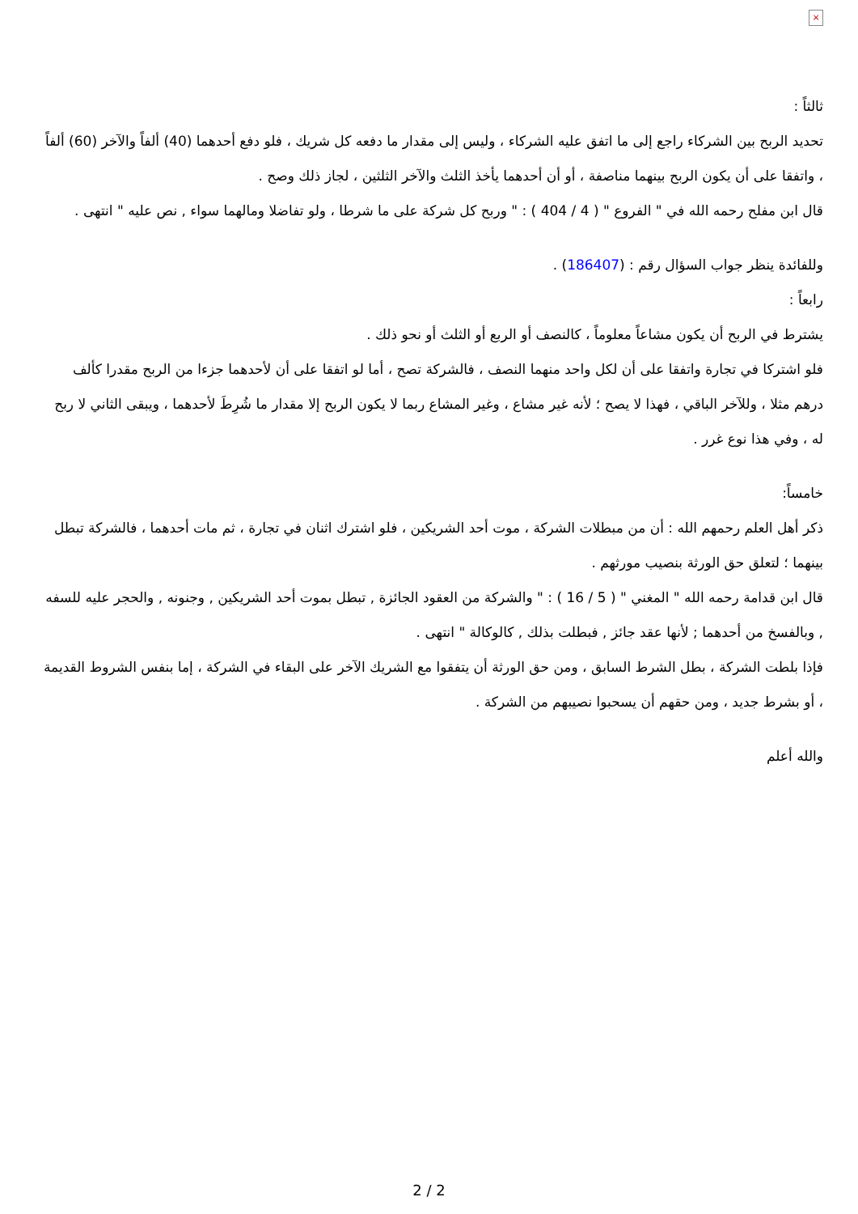×
ثالثاً :
تحديد الربح بين الشركاء راجع إلى ما اتفق عليه الشركاء ، وليس إلى مقدار ما دفعه كل شريك ، فلو دفع أحدهما (40) ألفاً والآخر (60) ألفاً ، واتفقا على أن يكون الربح بينهما مناصفة ، أو أن أحدهما يأخذ الثلث والآخر الثلثين ، لجاز ذلك وصح .
قال ابن مفلح رحمه الله في " الفروع " ( 4 / 404 ) : " وربح كل شركة على ما شرطا ، ولو تفاضلا ومالهما سواء , نص عليه " انتهى .
وللفائدة ينظر جواب السؤال رقم : (186407) .
رابعاً :
يشترط في الربح أن يكون مشاعاً معلوماً ، كالنصف أو الربع أو الثلث أو نحو ذلك .
فلو اشتركا في تجارة واتفقا على أن لكل واحد منهما النصف ، فالشركة تصح ، أما لو اتفقا على أن لأحدهما جزءا من الربح مقدرا كألف درهم مثلا ، وللآخر الباقي ، فهذا لا يصح ؛ لأنه غير مشاع ، وغير المشاع ربما لا يكون الربح إلا مقدار ما شُرِطَ لأحدهما ، ويبقى الثاني لا ربح له ، وفي هذا نوع غرر .
خامساً:
ذكر أهل العلم رحمهم الله : أن من مبطلات الشركة ، موت أحد الشريكين ، فلو اشترك اثنان في تجارة ، ثم مات أحدهما ، فالشركة تبطل بينهما ؛ لتعلق حق الورثة بنصيب مورثهم .
قال ابن قدامة رحمه الله " المغني " ( 5 / 16 ) : " والشركة من العقود الجائزة , تبطل بموت أحد الشريكين , وجنونه , والحجر عليه للسفه , وبالفسخ من أحدهما ; لأنها عقد جائز , فبطلت بذلك , كالوكالة " انتهى .
فإذا بلطت الشركة ، بطل الشرط السابق ، ومن حق الورثة أن يتفقوا مع الشريك الآخر على البقاء في الشركة ، إما بنفس الشروط القديمة ، أو بشرط جديد ، ومن حقهم أن يسحبوا نصيبهم من الشركة .
والله أعلم
2 / 2